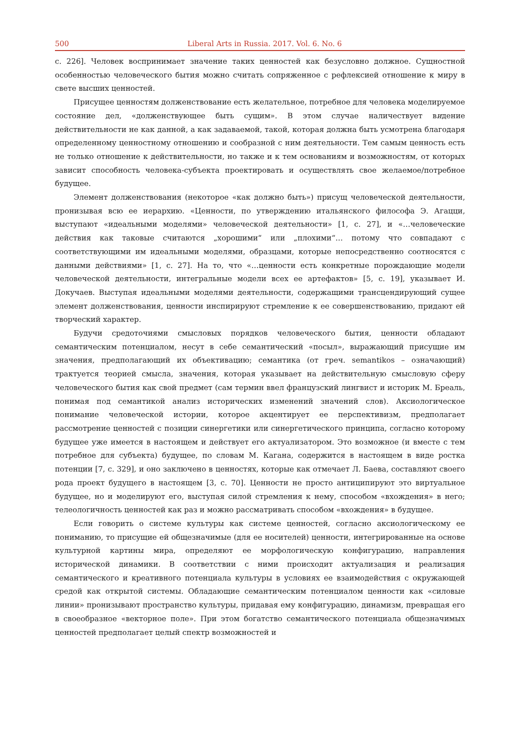500 Liberal Arts in Russia. 2017. Vol. 6. No. 6
с. 226]. Человек воспринимает значение таких ценностей как безусловно должное. Сущностной особенностью человеческого бытия можно считать сопряженное с рефлексией отношение к миру в свете высших ценностей.
Присущее ценностям долженствование есть желательное, потребное для человека моделируемое состояние дел, «долженствующее быть сущим». В этом случае наличествует видение действительности не как данной, а как задаваемой, такой, которая должна быть усмотрена благодаря определенному ценностному отношению и сообразной с ним деятельности. Тем самым ценность есть не только отношение к действительности, но также и к тем основаниям и возможностям, от которых зависит способность человека-субъекта проектировать и осуществлять свое желаемое/потребное будущее.
Элемент долженствования (некоторое «как должно быть») присущ человеческой деятельности, пронизывая всю ее иерархию. «Ценности, по утверждению итальянского философа Э. Агацци, выступают «идеальными моделями» человеческой деятельности» [1, с. 27], и «…человеческие действия как таковые считаются „хорошими“ или „плохими“… потому что совпадают с соответствующими им идеальными моделями, образцами, которые непосредственно соотносятся с данными действиями» [1, с. 27]. На то, что «…ценности есть конкретные порождающие модели человеческой деятельности, интегральные модели всех ее артефактов» [5, с. 19], указывает И. Докучаев. Выступая идеальными моделями деятельности, содержащими трансцендирующий сущее элемент долженствования, ценности инспирируют стремление к ее совершенствованию, придают ей творческий характер.
Будучи средоточиями смысловых порядков человеческого бытия, ценности обладают семантическим потенциалом, несут в себе семантический «посыл», выражающий присущие им значения, предполагающий их объективацию; семантика (от греч. semantikos – означающий) трактуется теорией смысла, значения, которая указывает на действительную смысловую сферу человеческого бытия как свой предмет (сам термин ввел французский лингвист и историк М. Бреаль, понимая под семантикой анализ исторических изменений значений слов). Аксиологическое понимание человеческой истории, которое акцентирует ее перспективизм, предполагает рассмотрение ценностей с позиции синергетики или синергетического принципа, согласно которому будущее уже имеется в настоящем и действует его актуализатором. Это возможное (и вместе с тем потребное для субъекта) будущее, по словам М. Кагана, содержится в настоящем в виде ростка потенции [7, с. 329], и оно заключено в ценностях, которые как отмечает Л. Баева, составляют своего рода проект будущего в настоящем [3, с. 70]. Ценности не просто антиципируют это виртуальное будущее, но и моделируют его, выступая силой стремления к нему, способом «вхождения» в него; телеологичность ценностей как раз и можно рассматривать способом «вхождения» в будущее.
Если говорить о системе культуры как системе ценностей, согласно аксиологическому ее пониманию, то присущие ей общезначимые (для ее носителей) ценности, интегрированные на основе культурной картины мира, определяют ее морфологическую конфигурацию, направления исторической динамики. В соответствии с ними происходит актуализация и реализация семантического и креативного потенциала культуры в условиях ее взаимодействия с окружающей средой как открытой системы. Обладающие семантическим потенциалом ценности как «силовые линии» пронизывают пространство культуры, придавая ему конфигурацию, динамизм, превращая его в своеобразное «векторное поле». При этом богатство семантического потенциала общезначимых ценностей предполагает целый спектр возможностей и